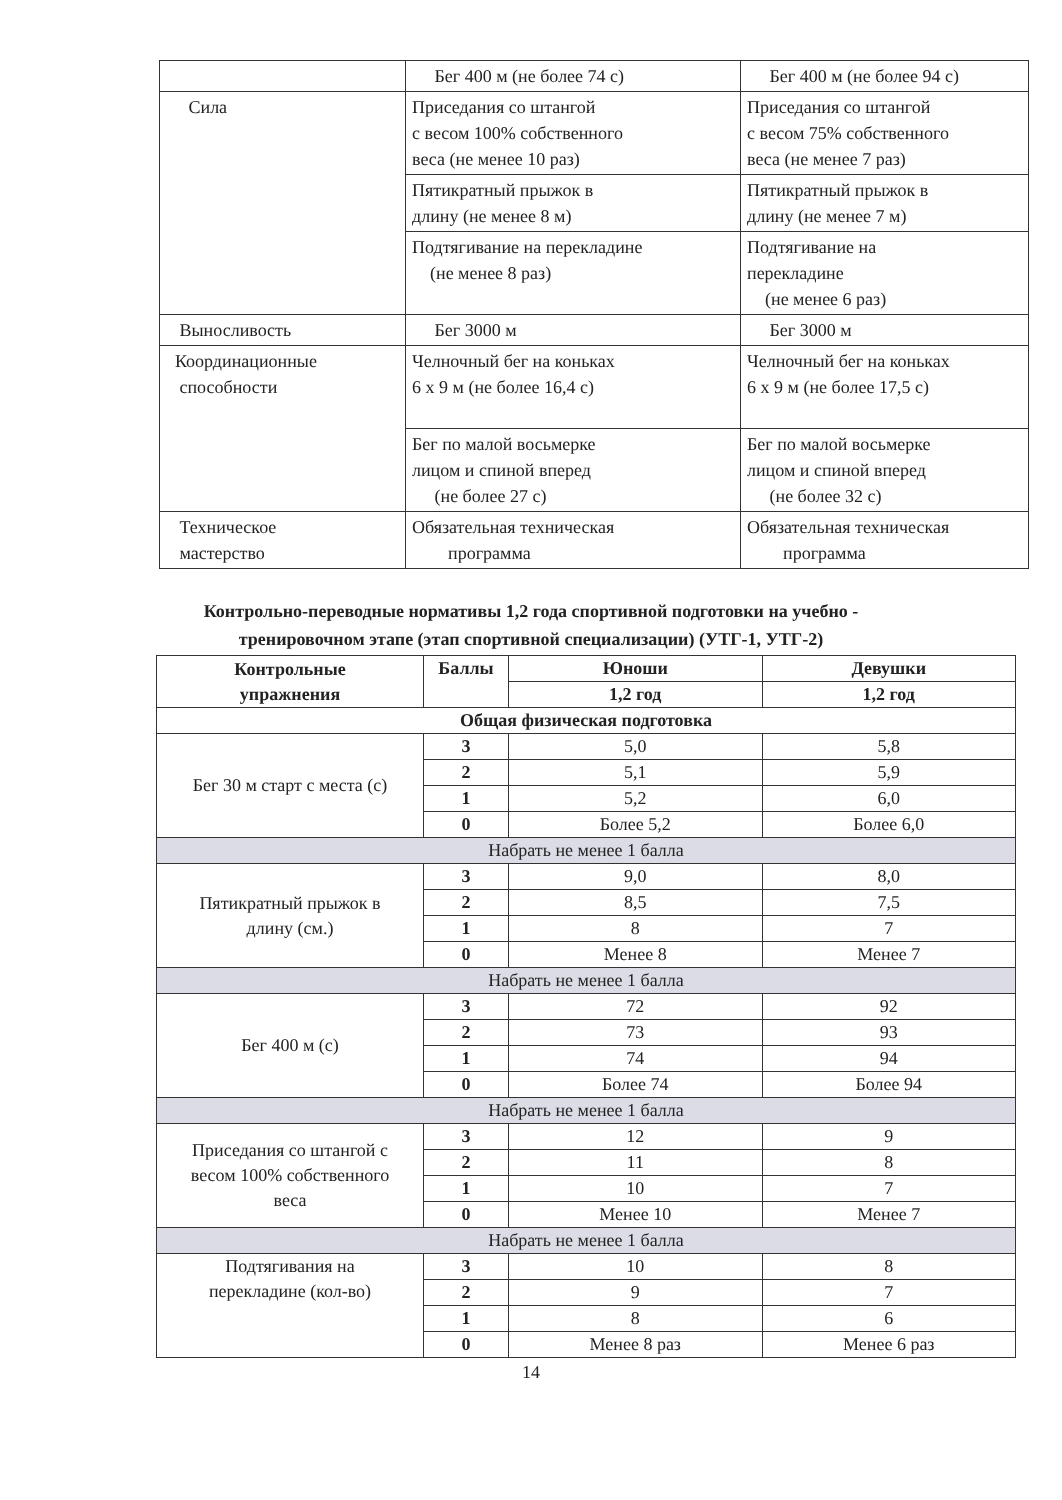| | Бег 400 м (не более 74 с) | Бег 400 м (не более 94 с) |
| Сила | Приседания со штангой с весом 100% собственного веса (не менее 10 раз) | Приседания со штангой с весом 75% собственного веса (не менее 7 раз) |
| | Пятикратный прыжок в длину (не менее 8 м) | Пятикратный прыжок в длину (не менее 7 м) |
| | Подтягивание на перекладине (не менее 8 раз) | Подтягивание на перекладине (не менее 6 раз) |
| Выносливость | Бег 3000 м | Бег 3000 м |
| Координационные способности | Челночный бег на коньках 6 х 9 м (не более 16,4 с) | Челночный бег на коньках 6 х 9 м (не более 17,5 с) |
| | Бег по малой восьмерке лицом и спиной вперед (не более 27 с) | Бег по малой восьмерке лицом и спиной вперед (не более 32 с) |
| Техническое мастерство | Обязательная техническая программа | Обязательная техническая программа |
Контрольно-переводные нормативы 1,2 года спортивной подготовки на учебно -
тренировочном этапе (этап спортивной специализации) (УТГ-1, УТГ-2)
| Контрольные упражнения | Баллы | Юноши | Девушки |
| --- | --- | --- | --- |
| | | 1,2 год | 1,2 год |
| Общая физическая подготовка | | | |
| Бег 30 м старт с места (с) | 3 | 5,0 | 5,8 |
| | 2 | 5,1 | 5,9 |
| | 1 | 5,2 | 6,0 |
| | 0 | Более 5,2 | Более 6,0 |
| Набрать не менее 1 балла | | | |
| Пятикратный прыжок в длину (см.) | 3 | 9,0 | 8,0 |
| | 2 | 8,5 | 7,5 |
| | 1 | 8 | 7 |
| | 0 | Менее 8 | Менее 7 |
| Набрать не менее 1 балла | | | |
| Бег 400 м (с) | 3 | 72 | 92 |
| | 2 | 73 | 93 |
| | 1 | 74 | 94 |
| | 0 | Более 74 | Более 94 |
| Набрать не менее 1 балла | | | |
| Приседания со штангой с весом 100% собственного веса | 3 | 12 | 9 |
| | 2 | 11 | 8 |
| | 1 | 10 | 7 |
| | 0 | Менее 10 | Менее 7 |
| Набрать не менее 1 балла | | | |
| Подтягивания на перекладине (кол-во) | 3 | 10 | 8 |
| | 2 | 9 | 7 |
| | 1 | 8 | 6 |
| | 0 | Менее 8 раз | Менее 6 раз |
14